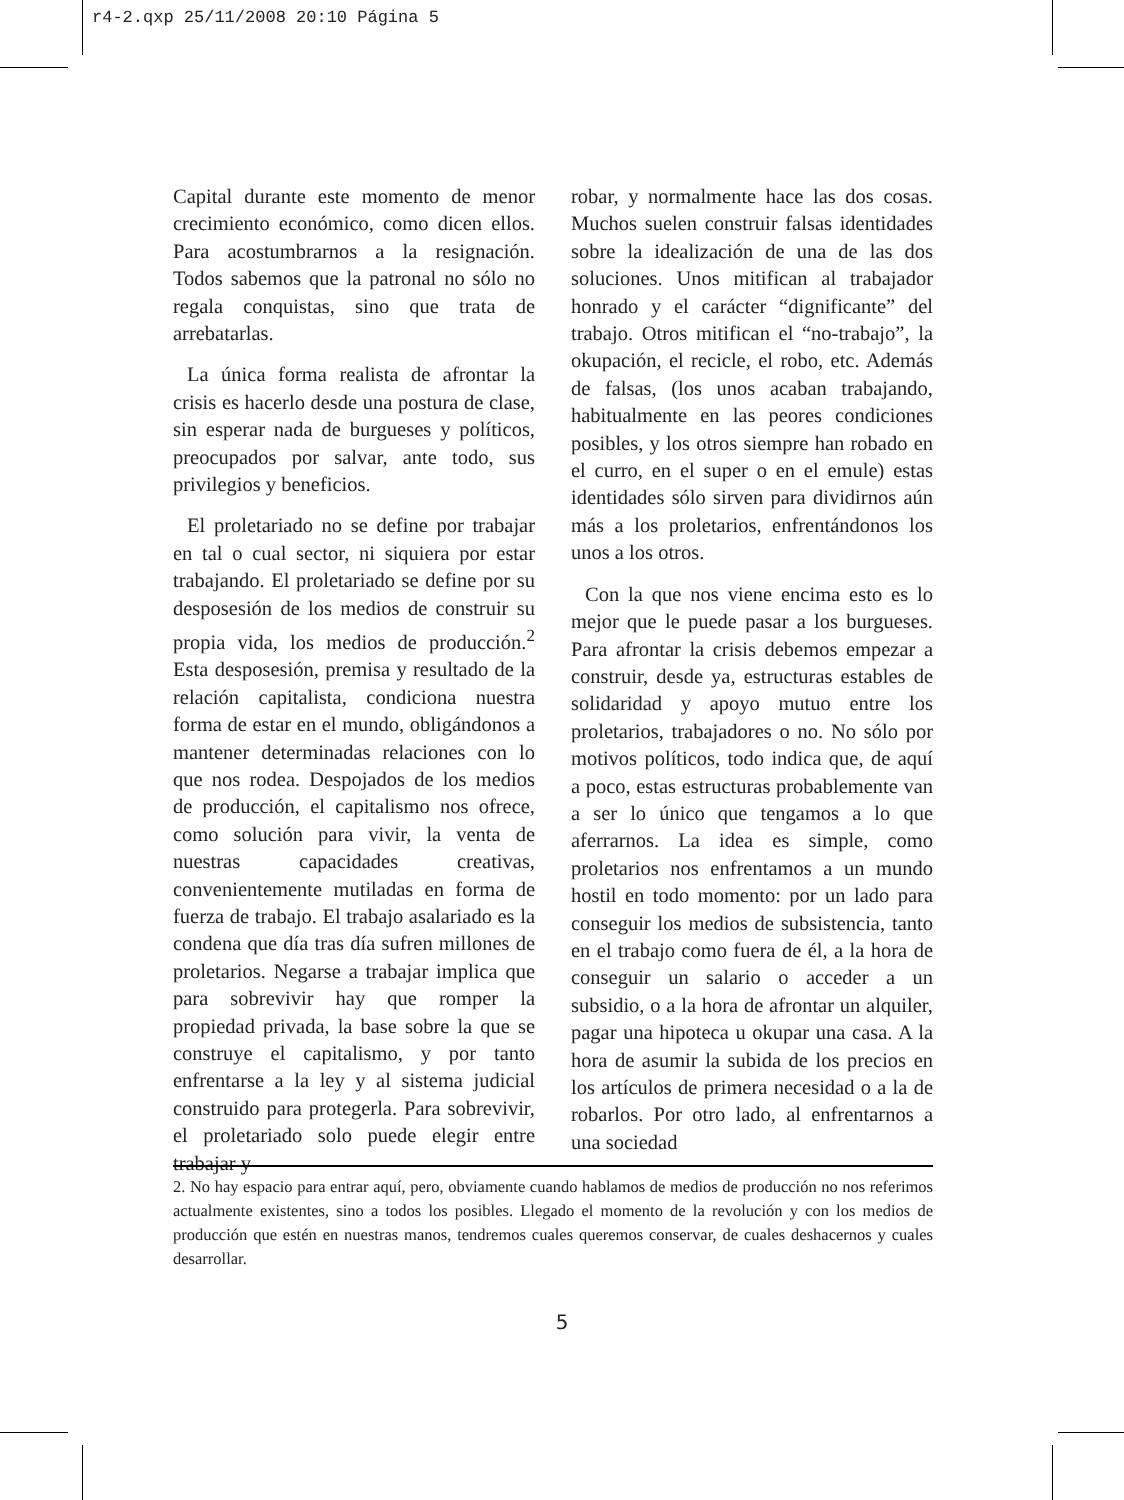r4-2.qxp 25/11/2008 20:10 Página 5
Capital durante este momento de menor crecimiento económico, como dicen ellos. Para acostumbrarnos a la resignación. Todos sabemos que la patronal no sólo no regala conquistas, sino que trata de arrebatarlas.
La única forma realista de afrontar la crisis es hacerlo desde una postura de clase, sin esperar nada de burgueses y políticos, preocupados por salvar, ante todo, sus privilegios y beneficios.
El proletariado no se define por trabajar en tal o cual sector, ni siquiera por estar trabajando. El proletariado se define por su desposesión de los medios de construir su propia vida, los medios de producción.<sup>2</sup> Esta desposesión, premisa y resultado de la relación capitalista, condiciona nuestra forma de estar en el mundo, obligándonos a mantener determinadas relaciones con lo que nos rodea. Despojados de los medios de producción, el capitalismo nos ofrece, como solución para vivir, la venta de nuestras capacidades creativas, convenientemente mutiladas en forma de fuerza de trabajo. El trabajo asalariado es la condena que día tras día sufren millones de proletarios. Negarse a trabajar implica que para sobrevivir hay que romper la propiedad privada, la base sobre la que se construye el capitalismo, y por tanto enfrentarse a la ley y al sistema judicial construido para protegerla. Para sobrevivir, el proletariado solo puede elegir entre trabajar y
robar, y normalmente hace las dos cosas. Muchos suelen construir falsas identidades sobre la idealización de una de las dos soluciones. Unos mitifican al trabajador honrado y el carácter “dignificante” del trabajo. Otros mitifican el “no-trabajo”, la okupación, el recicle, el robo, etc. Además de falsas, (los unos acaban trabajando, habitualmente en las peores condiciones posibles, y los otros siempre han robado en el curro, en el super o en el emule) estas identidades sólo sirven para dividirnos aún más a los proletarios, enfrentándonos los unos a los otros.
Con la que nos viene encima esto es lo mejor que le puede pasar a los burgueses. Para afrontar la crisis debemos empezar a construir, desde ya, estructuras estables de solidaridad y apoyo mutuo entre los proletarios, trabajadores o no. No sólo por motivos políticos, todo indica que, de aquí a poco, estas estructuras probablemente van a ser lo único que tengamos a lo que aferrarnos. La idea es simple, como proletarios nos enfrentamos a un mundo hostil en todo momento: por un lado para conseguir los medios de subsistencia, tanto en el trabajo como fuera de él, a la hora de conseguir un salario o acceder a un subsidio, o a la hora de afrontar un alquiler, pagar una hipoteca u okupar una casa. A la hora de asumir la subida de los precios en los artículos de primera necesidad o a la de robarlos. Por otro lado, al enfrentarnos a una sociedad
2. No hay espacio para entrar aquí, pero, obviamente cuando hablamos de medios de producción no nos referimos actualmente existentes, sino a todos los posibles. Llegado el momento de la revolución y con los medios de producción que estén en nuestras manos, tendremos cuales queremos conservar, de cuales deshacernos y cuales desarrollar.
5